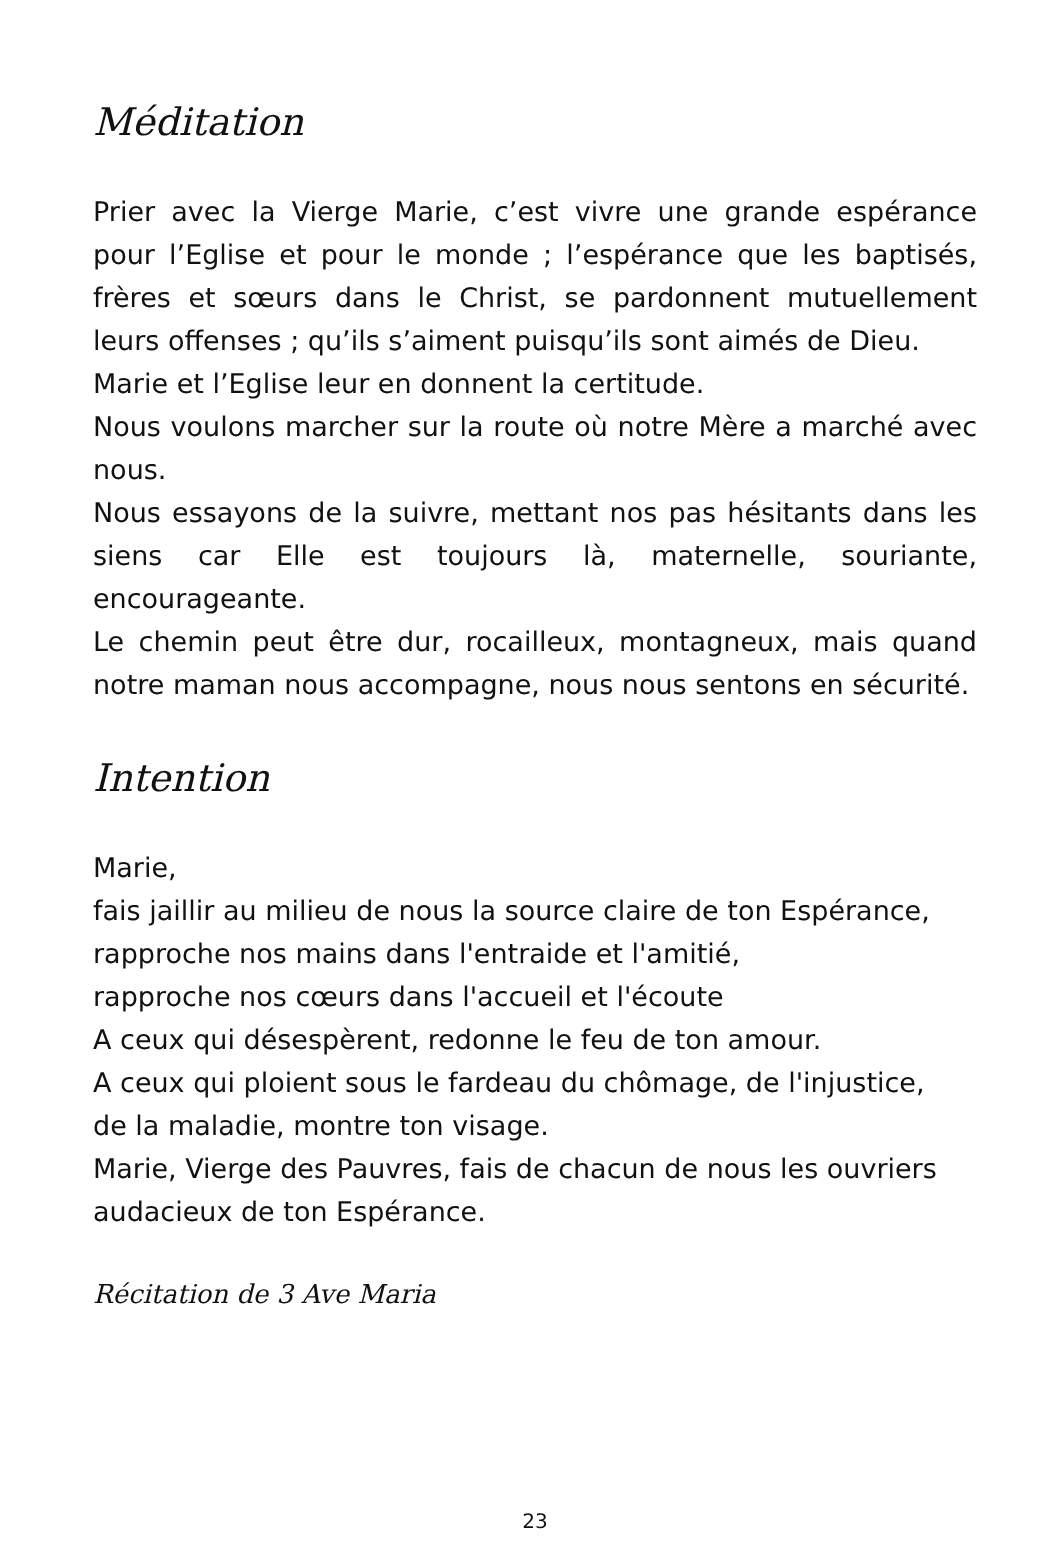Méditation
Prier avec la Vierge Marie, c’est vivre une grande espérance pour l’Eglise et pour le monde ; l’espérance que les baptisés, frères et sœurs dans le Christ, se pardonnent mutuellement leurs offenses ; qu’ils s’aiment puisqu’ils sont aimés de Dieu.
Marie et l’Eglise leur en donnent la certitude.
Nous voulons marcher sur la route où notre Mère a marché avec nous.
Nous essayons de la suivre, mettant nos pas hésitants dans les siens car Elle est toujours là, maternelle, souriante, encourageante.
Le chemin peut être dur, rocailleux, montagneux, mais quand notre maman nous accompagne, nous nous sentons en sécurité.
Intention
Marie,
fais jaillir au milieu de nous la source claire de ton Espérance,
rapproche nos mains dans l'entraide et l'amitié,
rapproche nos cœurs dans l'accueil et l'écoute
A ceux qui désespèrent, redonne le feu de ton amour.
A ceux qui ploient sous le fardeau du chômage, de l'injustice,
de la maladie, montre ton visage.
Marie, Vierge des Pauvres, fais de chacun de nous les ouvriers
audacieux de ton Espérance.
Récitation de 3 Ave Maria
23